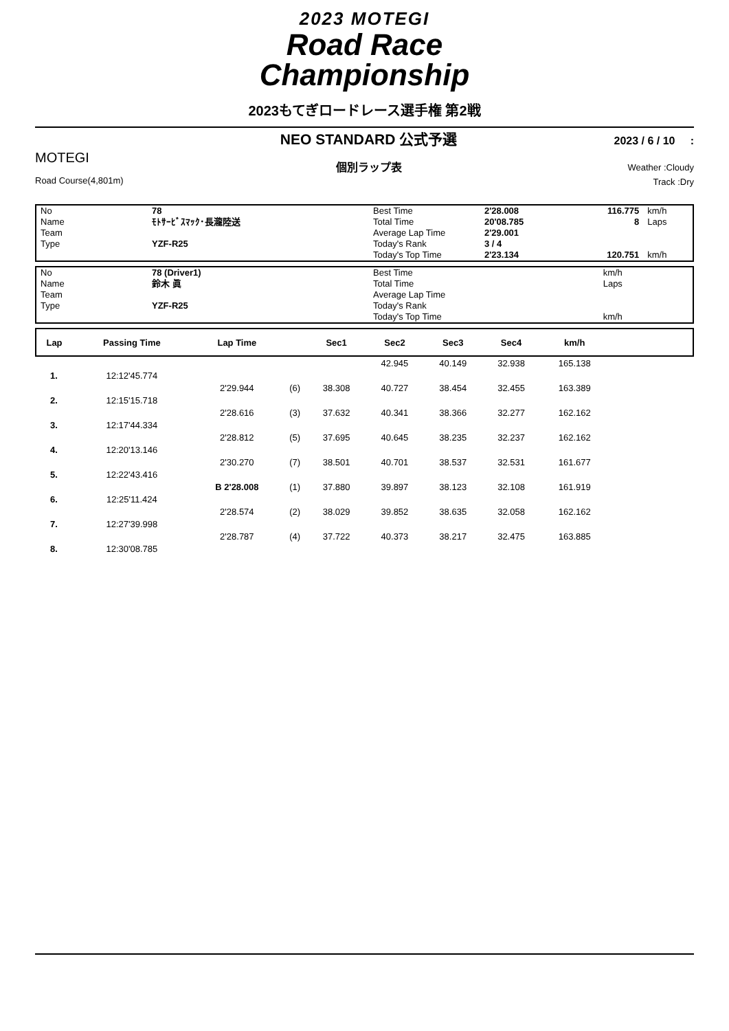2023 MOTEGI
Road Race
Championship
2023もてぎロードレース選手権 第2戦
MOTEGI
Road Course(4,801m)
NEO STANDARD 公式予選
個別ラップ表
2023 / 6 / 10 :
Weather :Cloudy
Track :Dry
| No | 78 | Best Time | 2'28.008 | 116.775 | km/h |
| Name | ﾓﾄｻｰﾋﾞｽﾏｯｸ･長瀧陸送 | Total Time | 20'08.785 | 8 | Laps |
| Team | | Average Lap Time | 2'29.001 | | |
| Type | YZF-R25 | Today's Rank | 3 / 4 | | |
| | | Today's Top Time | 2'23.134 | 120.751 | km/h |
| No | 78 (Driver1) | Best Time | | | km/h |
| Name | 鈴木 眞 | Total Time | | | Laps |
| Team | | Average Lap Time | | | |
| Type | YZF-R25 | Today's Rank | | | |
| | | Today's Top Time | | | km/h |
| Lap | Passing Time | Lap Time | | Sec1 | Sec2 | Sec3 | Sec4 | km/h | |
| --- | --- | --- | --- | --- | --- | --- | --- | --- | --- |
| | | | | | 42.945 | 40.149 | 32.938 | 165.138 | |
| 1. | 12:12'45.774 | | | | | | | | |
| | | 2'29.944 | (6) | 38.308 | 40.727 | 38.454 | 32.455 | 163.389 | |
| 2. | 12:15'15.718 | | | | | | | | |
| | | 2'28.616 | (3) | 37.632 | 40.341 | 38.366 | 32.277 | 162.162 | |
| 3. | 12:17'44.334 | | | | | | | | |
| | | 2'28.812 | (5) | 37.695 | 40.645 | 38.235 | 32.237 | 162.162 | |
| 4. | 12:20'13.146 | | | | | | | | |
| | | 2'30.270 | (7) | 38.501 | 40.701 | 38.537 | 32.531 | 161.677 | |
| 5. | 12:22'43.416 | | | | | | | | |
| | | B 2'28.008 | (1) | 37.880 | 39.897 | 38.123 | 32.108 | 161.919 | |
| 6. | 12:25'11.424 | | | | | | | | |
| | | 2'28.574 | (2) | 38.029 | 39.852 | 38.635 | 32.058 | 162.162 | |
| 7. | 12:27'39.998 | | | | | | | | |
| | | 2'28.787 | (4) | 37.722 | 40.373 | 38.217 | 32.475 | 163.885 | |
| 8. | 12:30'08.785 | | | | | | | | |